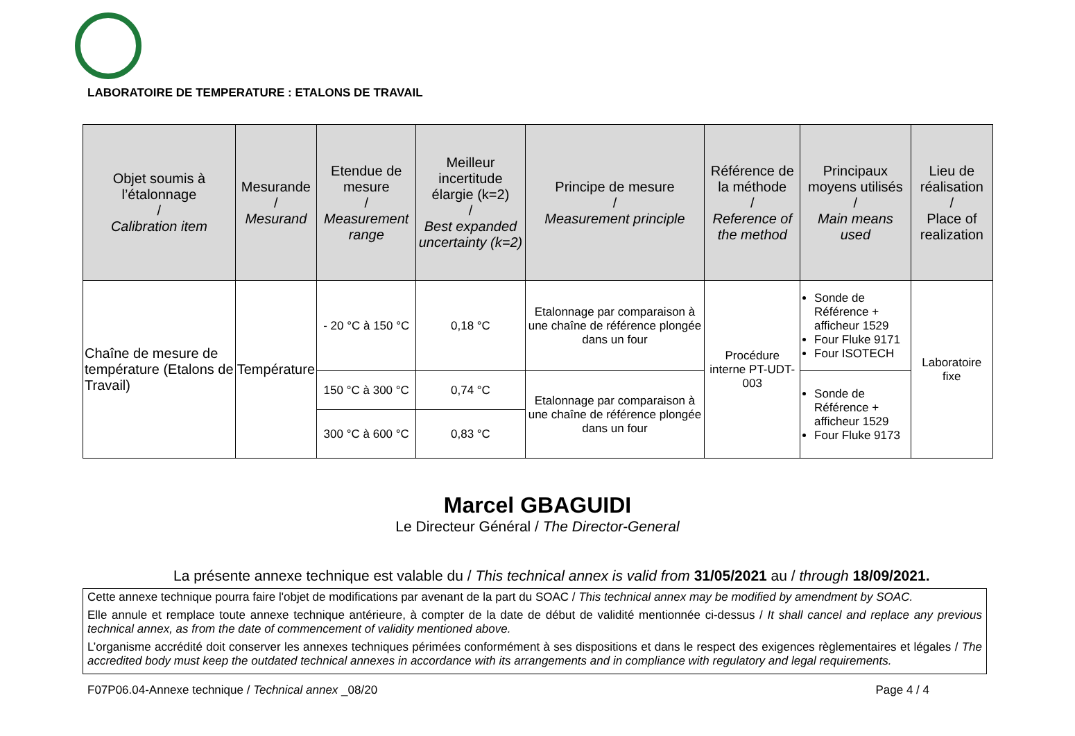LABORATOIRE DE TEMPERATURE : ETALONS DE TRAVAIL
| Objet soumis à l’étalonnage / Calibration item | Mesurande / Mesurand | Etendue de mesure / Measurement range | Meilleur incertitude élargie (k=2) / Best expanded uncertainty (k=2) | Principe de mesure / Measurement principle | Référence de la méthode / Reference of the method | Principaux moyens utilisés / Main means used | Lieu de réalisation / Place of realization |
| --- | --- | --- | --- | --- | --- | --- | --- |
| Chaîne de mesure de température (Etalons de Travail) | Température | - 20 °C à 150 °C | 0,18 °C | Etalonnage par comparaison à une chaîne de référence plongée dans un four | Procédure interne PT-UDT-003 | Sonde de Référence + afficheur 1529 Four Fluke 9171 Four ISOTECH | Laboratoire fixe |
| | | 150 °C à 300 °C | 0,74 °C | Etalonnage par comparaison à une chaîne de référence plongée dans un four | | Sonde de Référence + afficheur 1529 Four Fluke 9173 | |
| | | 300 °C à 600 °C | 0,83 °C | | | | |
Marcel GBAGUIDI
Le Directeur Général / The Director-General
La présente annexe technique est valable du / This technical annex is valid from 31/05/2021 au / through 18/09/2021.
Cette annexe technique pourra faire l'objet de modifications par avenant de la part du SOAC / This technical annex may be modified by amendment by SOAC.
Elle annule et remplace toute annexe technique antérieure, à compter de la date de début de validité mentionnée ci-dessus / It shall cancel and replace any previous technical annex, as from the date of commencement of validity mentioned above.
L’organisme accrédité doit conserver les annexes techniques périmées conformément à ses dispositions et dans le respect des exigences règlementaires et légales / The accredited body must keep the outdated technical annexes in accordance with its arrangements and in compliance with regulatory and legal requirements.
F07P06.04-Annexe technique / Technical annex _08/20 Page 4 / 4